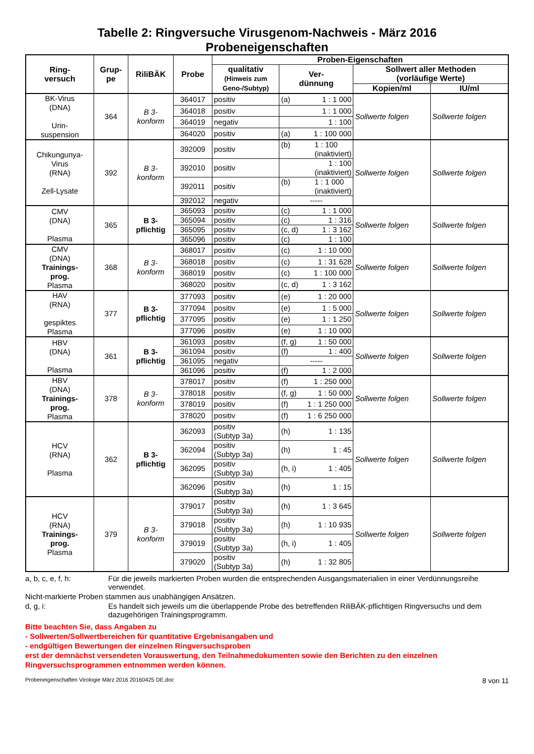Tabelle 2: Ringversuche Virusgenom-Nachweis - März 2016
Probeneigenschaften
| Ring- versuch | Grup- pe | RiliBÄK | Probe | Proben-Eigenschaften | | | |
| --- | --- | --- | --- | --- | --- | --- | --- |
| | | | | qualitativ (Hinweis zum Geno-/Subtyp) | Ver- dünnung | Sollwert aller Methoden (vorläufige Werte) | |
| | | | | | | Kopien/ml | IU/ml |
| BK-Virus (DNA) Urin- suspension | 364 | B 3- konform | 364017 | positiv | (a) 1 : 1 000 | Sollwerte folgen | Sollwerte folgen |
| | | | 364018 | positiv | 1 : 1 000 | | |
| | | | 364019 | negativ | 1 : 100 | | |
| | | | 364020 | positiv | (a) 1 : 100 000 | | |
| Chikungunya- Virus (RNA) Zell-Lysate | 392 | B 3- konform | 392009 | positiv | (b) 1 : 100 (inaktiviert) | Sollwerte folgen | Sollwerte folgen |
| | | | 392010 | positiv | 1 : 100 (inaktiviert) | | |
| | | | 392011 | positiv | (b) 1 : 1 000 (inaktiviert) | | |
| | | | 392012 | negativ | ----- | | |
| CMV (DNA) Plasma | 365 | B 3- pflichtig | 365093 | positiv | (c) 1 : 1 000 | Sollwerte folgen | Sollwerte folgen |
| | | | 365094 | positiv | (c) 1 : 316 | | |
| | | | 365095 | positiv | (c, d) 1 : 3 162 | | |
| | | | 365096 | positiv | (c) 1 : 100 | | |
| CMV (DNA) Trainings- prog. Plasma | 368 | B 3- konform | 368017 | positiv | (c) 1 : 10 000 | Sollwerte folgen | Sollwerte folgen |
| | | | 368018 | positiv | (c) 1 : 31 628 | | |
| | | | 368019 | positiv | (c) 1 : 100 000 | | |
| | | | 368020 | positiv | (c, d) 1 : 3 162 | | |
| HAV (RNA) gespiktes Plasma | 377 | B 3- pflichtig | 377093 | positiv | (e) 1 : 20 000 | Sollwerte folgen | Sollwerte folgen |
| | | | 377094 | positiv | (e) 1 : 5 000 | | |
| | | | 377095 | positiv | (e) 1 : 1 250 | | |
| | | | 377096 | positiv | (e) 1 : 10 000 | | |
| HBV (DNA) Plasma | 361 | B 3- pflichtig | 361093 | positiv | (f, g) 1 : 50 000 | Sollwerte folgen | Sollwerte folgen |
| | | | 361094 | positiv | (f) 1 : 400 | | |
| | | | 361095 | negativ | ----- | | |
| | | | 361096 | positiv | (f) 1 : 2 000 | | |
| HBV (DNA) Trainings- prog. Plasma | 378 | B 3- konform | 378017 | positiv | (f) 1 : 250 000 | Sollwerte folgen | Sollwerte folgen |
| | | | 378018 | positiv | (f, g) 1 : 50 000 | | |
| | | | 378019 | positiv | (f) 1 : 1 250 000 | | |
| | | | 378020 | positiv | (f) 1 : 6 250 000 | | |
| HCV (RNA) Plasma | 362 | B 3- pflichtig | 362093 | positiv (Subtyp 3a) | (h) 1 : 135 | Sollwerte folgen | Sollwerte folgen |
| | | | 362094 | positiv (Subtyp 3a) | (h) 1 : 45 | | |
| | | | 362095 | positiv (Subtyp 3a) | (h, i) 1 : 405 | | |
| | | | 362096 | positiv (Subtyp 3a) | (h) 1 : 15 | | |
| HCV (RNA) Trainings- prog. Plasma | 379 | B 3- konform | 379017 | positiv (Subtyp 3a) | (h) 1 : 3 645 | Sollwerte folgen | Sollwerte folgen |
| | | | 379018 | positiv (Subtyp 3a) | (h) 1 : 10 935 | | |
| | | | 379019 | positiv (Subtyp 3a) | (h, i) 1 : 405 | | |
| | | | 379020 | positiv (Subtyp 3a) | (h) 1 : 32 805 | | |
a, b, c, e, f, h: Für die jeweils markierten Proben wurden die entsprechenden Ausgangsmaterialien in einer Verdünnungsreihe verwendet.
Nicht-markierte Proben stammen aus unabhängigen Ansätzen.
d, g, i: Es handelt sich jeweils um die überlappende Probe des betreffenden RiliBÄK-pflichtigen Ringversuchs und dem dazugehörigen Trainingsprogramm.
Bitte beachten Sie, dass Angaben zu
- Sollwerten/Sollwertbereichen für quantitative Ergebnisangaben und
- endgültigen Bewertungen der einzelnen Ringversuchsproben
erst der demnächst versendeten Vorauswertung, den Teilnahmedokumenten sowie den Berichten zu den einzelnen Ringversuchsprogrammen entnommen werden können.
Probeneigenschaften Virologie März 2016 20160425 DE.doc 8 von 11